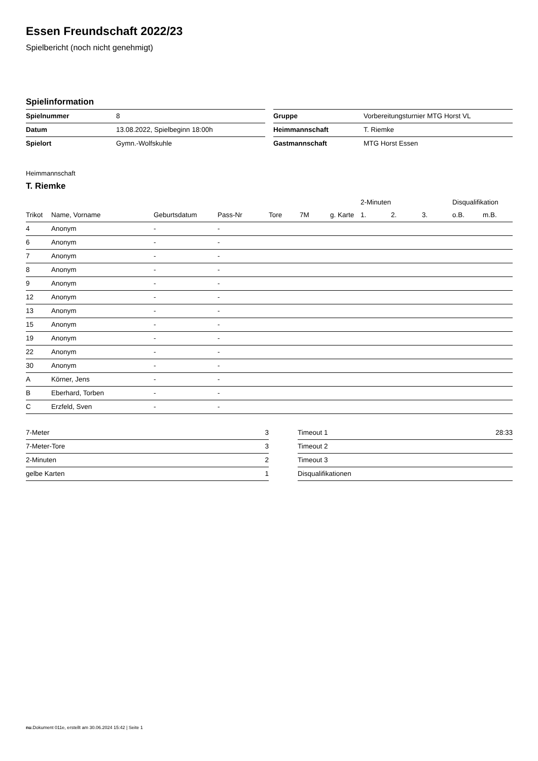Essen Freundschaft 2022/23
Spielbericht (noch nicht genehmigt)
Spielinformation
| Spielnummer | 8 |
| Datum | 13.08.2022, Spielbeginn 18:00h |
| Spielort | Gymn.-Wolfskuhle |
| Gruppe | Vorbereitungsturnier MTG Horst VL |
| Heimmannschaft | T. Riemke |
| Gastmannschaft | MTG Horst Essen |
Heimmannschaft
T. Riemke
| | | | | | | | 2-Minuten | | | Disqualifikation | |
| --- | --- | --- | --- | --- | --- | --- | --- | --- | --- | --- | --- |
| Trikot | Name, Vorname | Geburtsdatum | Pass-Nr | Tore | 7M | g. Karte | 1. | 2. | 3. | o.B. | m.B. |
| 4 | Anonym | - | - | | | | | | | | |
| 6 | Anonym | - | - | | | | | | | | |
| 7 | Anonym | - | - | | | | | | | | |
| 8 | Anonym | - | - | | | | | | | | |
| 9 | Anonym | - | - | | | | | | | | |
| 12 | Anonym | - | - | | | | | | | | |
| 13 | Anonym | - | - | | | | | | | | |
| 15 | Anonym | - | - | | | | | | | | |
| 19 | Anonym | - | - | | | | | | | | |
| 22 | Anonym | - | - | | | | | | | | |
| 30 | Anonym | - | - | | | | | | | | |
| A | Körner, Jens | - | - | | | | | | | | |
| B | Eberhard, Torben | - | - | | | | | | | | |
| C | Erzfeld, Sven | - | - | | | | | | | | |
| 7-Meter | 3 |
| 7-Meter-Tore | 3 |
| 2-Minuten | 2 |
| gelbe Karten | 1 |
| Timeout 1 | 28:33 |
| Timeout 2 | |
| Timeout 3 | |
| Disqualifikationen | |
nu.Dokument 011e, erstellt am 30.06.2024 15:42 | Seite 1